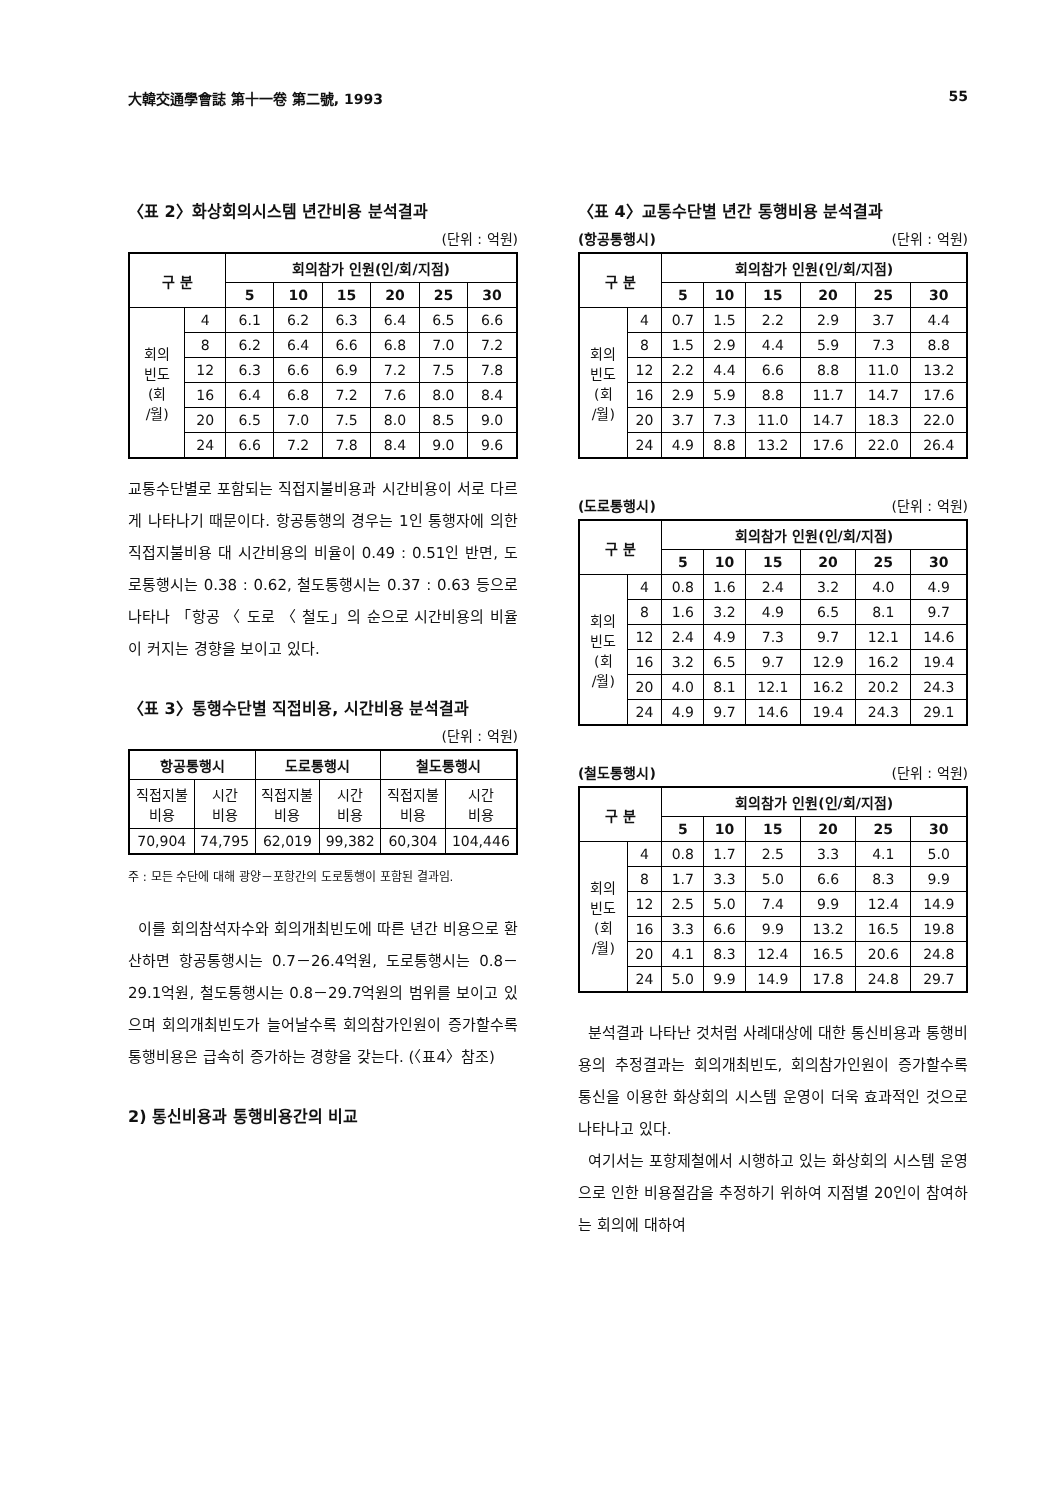大韓交通學會誌 第十一卷 第二號, 1993 55
〈표 2〉화상회의시스템 년간비용 분석결과
(단위 : 억원)
| 구 분 | | 회의참가 인원(인/회/지점) | | | | | |
| --- | --- | --- | --- | --- | --- | --- | --- |
| | | 5 | 10 | 15 | 20 | 25 | 30 |
| 회의 빈도 (회 /월) | 4 | 6.1 | 6.2 | 6.3 | 6.4 | 6.5 | 6.6 |
| | 8 | 6.2 | 6.4 | 6.6 | 6.8 | 7.0 | 7.2 |
| | 12 | 6.3 | 6.6 | 6.9 | 7.2 | 7.5 | 7.8 |
| | 16 | 6.4 | 6.8 | 7.2 | 7.6 | 8.0 | 8.4 |
| | 20 | 6.5 | 7.0 | 7.5 | 8.0 | 8.5 | 9.0 |
| | 24 | 6.6 | 7.2 | 7.8 | 8.4 | 9.0 | 9.6 |
교통수단별로 포함되는 직접지불비용과 시간비용이 서로 다르게 나타나기 때문이다. 항공통행의 경우는 1인 통행자에 의한 직접지불비용 대 시간비용의 비율이 0.49 : 0.51인 반면, 도로통행시는 0.38 : 0.62, 철도통행시는 0.37 : 0.63 등으로 나타나 「항공 〈 도로 〈 철도」의 순으로 시간비용의 비율이 커지는 경향을 보이고 있다.
〈표 3〉통행수단별 직접비용, 시간비용 분석결과
(단위 : 억원)
| 항공통행시 | | 도로통행시 | | 철도통행시 | |
| --- | --- | --- | --- | --- | --- |
| 직접지불 비용 | 시간 비용 | 직접지불 비용 | 시간 비용 | 직접지불 비용 | 시간 비용 |
| 70,904 | 74,795 | 62,019 | 99,382 | 60,304 | 104,446 |
주 : 모든 수단에 대해 광양－포항간의 도로통행이 포함된 결과임.
이를 회의참석자수와 회의개최빈도에 따른 년간 비용으로 환산하면 항공통행시는 0.7－26.4억원, 도로통행시는 0.8－29.1억원, 철도통행시는 0.8－29.7억원의 범위를 보이고 있으며 회의개최빈도가 늘어날수록 회의참가인원이 증가할수록 통행비용은 급속히 증가하는 경향을 갖는다. (〈표4〉참조)
2) 통신비용과 통행비용간의 비교
〈표 4〉교통수단별 년간 통행비용 분석결과
(항공통행시) (단위 : 억원)
| 구 분 | | 회의참가 인원(인/회/지점) | | | | | |
| --- | --- | --- | --- | --- | --- | --- | --- |
| | | 5 | 10 | 15 | 20 | 25 | 30 |
| 회의 빈도 (회 /월) | 4 | 0.7 | 1.5 | 2.2 | 2.9 | 3.7 | 4.4 |
| | 8 | 1.5 | 2.9 | 4.4 | 5.9 | 7.3 | 8.8 |
| | 12 | 2.2 | 4.4 | 6.6 | 8.8 | 11.0 | 13.2 |
| | 16 | 2.9 | 5.9 | 8.8 | 11.7 | 14.7 | 17.6 |
| | 20 | 3.7 | 7.3 | 11.0 | 14.7 | 18.3 | 22.0 |
| | 24 | 4.9 | 8.8 | 13.2 | 17.6 | 22.0 | 26.4 |
(도로통행시) (단위 : 억원)
| 구 분 | | 회의참가 인원(인/회/지점) | | | | | |
| --- | --- | --- | --- | --- | --- | --- | --- |
| | | 5 | 10 | 15 | 20 | 25 | 30 |
| 회의 빈도 (회 /월) | 4 | 0.8 | 1.6 | 2.4 | 3.2 | 4.0 | 4.9 |
| | 8 | 1.6 | 3.2 | 4.9 | 6.5 | 8.1 | 9.7 |
| | 12 | 2.4 | 4.9 | 7.3 | 9.7 | 12.1 | 14.6 |
| | 16 | 3.2 | 6.5 | 9.7 | 12.9 | 16.2 | 19.4 |
| | 20 | 4.0 | 8.1 | 12.1 | 16.2 | 20.2 | 24.3 |
| | 24 | 4.9 | 9.7 | 14.6 | 19.4 | 24.3 | 29.1 |
(철도통행시) (단위 : 억원)
| 구 분 | | 회의참가 인원(인/회/지점) | | | | | |
| --- | --- | --- | --- | --- | --- | --- | --- |
| | | 5 | 10 | 15 | 20 | 25 | 30 |
| 회의 빈도 (회 /월) | 4 | 0.8 | 1.7 | 2.5 | 3.3 | 4.1 | 5.0 |
| | 8 | 1.7 | 3.3 | 5.0 | 6.6 | 8.3 | 9.9 |
| | 12 | 2.5 | 5.0 | 7.4 | 9.9 | 12.4 | 14.9 |
| | 16 | 3.3 | 6.6 | 9.9 | 13.2 | 16.5 | 19.8 |
| | 20 | 4.1 | 8.3 | 12.4 | 16.5 | 20.6 | 24.8 |
| | 24 | 5.0 | 9.9 | 14.9 | 17.8 | 24.8 | 29.7 |
분석결과 나타난 것처럼 사례대상에 대한 통신비용과 통행비용의 추정결과는 회의개최빈도, 회의참가인원이 증가할수록 통신을 이용한 화상회의 시스템 운영이 더욱 효과적인 것으로 나타나고 있다.
여기서는 포항제철에서 시행하고 있는 화상회의 시스템 운영으로 인한 비용절감을 추정하기 위하여 지점별 20인이 참여하는 회의에 대하여